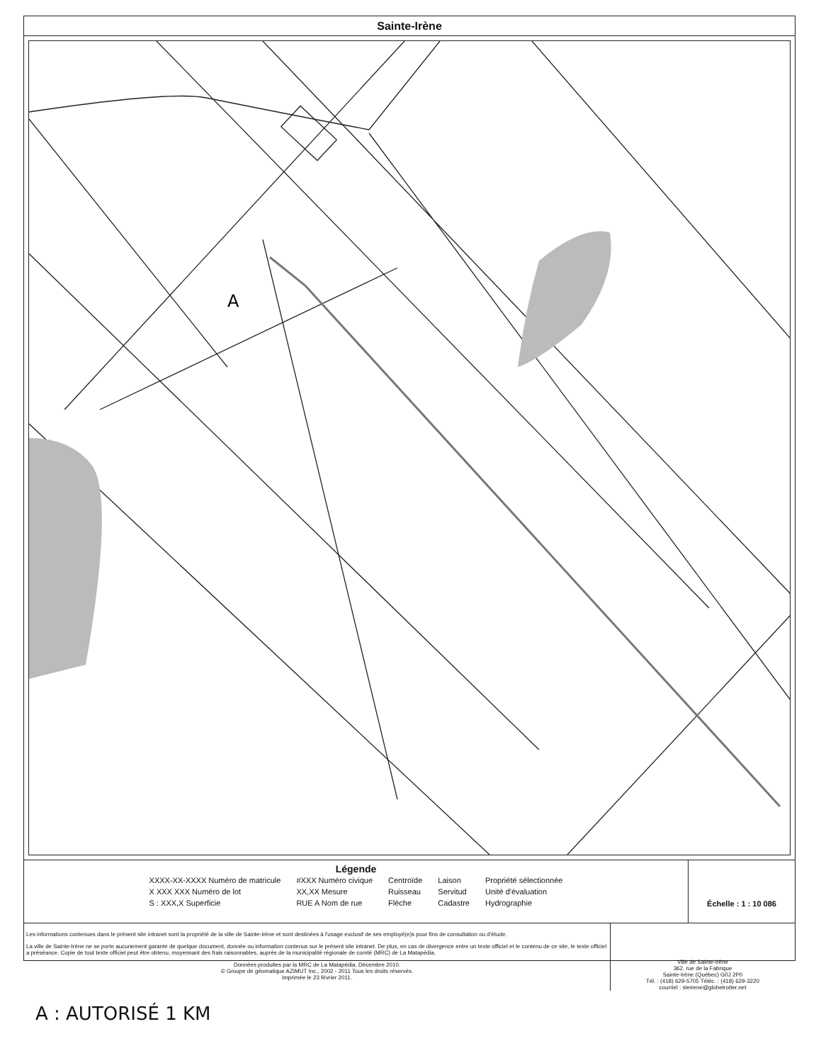Sainte-Irène
A
Légende
XXXX-XX-XXXX Numéro de matricule
X XXX XXX Numéro de lot
S : XXX,X Superficie
#XXX Numéro civique
XX,XX Mesure
RUE A Nom de rue
Centroïde
Ruisseau
Flèche
Laison
Servitud
Cadastre
Propriété sélectionnée
Unité d'évaluation
Hydrographie
Échelle : 1 : 10 086
Les informations contenues dans le présent site intranet sont la propriété de la ville de Sainte-Irène et sont destinées à l'usage exclusif de ses employé(e)s pour fins de consultation ou d'étude.
La ville de Sainte-Irène ne se porte aucunement garante de quelque document, donnée ou information contenus sur le présent site intranet. De plus, en cas de divergence entre un texte officiel et le contenu de ce site, le texte officiel a préséance. Copie de tout texte officiel peut être obtenu, moyennant des frais raisonnables, auprès de la municipalité régionale de comté (MRC) de La Matapédia.
Données produites par la MRC de La Matapédia. Décembre 2010.
© Groupe de géomatique AZIMUT Inc., 2002 - 2011 Tous les droits réservés.
Imprimée le 23 février 2011.
Ville de Sainte-Irène
362, rue de la Fabrique
Sainte-Irène (Québec) G0J 2P0
Tél. : (418) 629-5705 Téléc. : (418) 629-3220
courriel : steirene@globetrotter.net
A : AUTORISÉ 1 KM